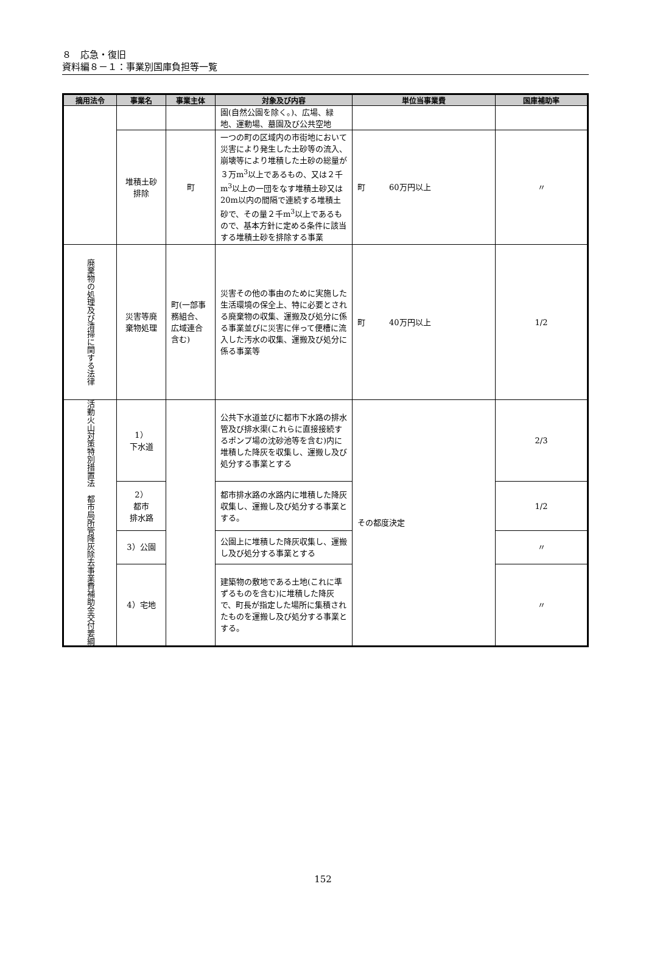８　応急・復旧
資料編８－１：事業別国庫負担等一覧
| 摘用法令 | 事業名 | 事業主体 | 対象及び内容 | 単位当事業費 | 国庫補助率 |
| --- | --- | --- | --- | --- | --- |
| | | | 園(自然公園を除く。)、広場、緑地、運動場、墓園及び公共空地 | | |
| | 堆積土砂 排除 | 町 | 一つの町の区域内の市街地において災害により発生した土砂等の流入、崩壊等により堆積した土砂の総量が３万m<sup>3</sup>以上であるもの、又は２千m<sup>3</sup>以上の一団をなす堆積土砂又は20m以内の間隔で連続する堆積土砂で、その量２千m<sup>3</sup>以上であるもので、基本方針に定める条件に該当する堆積土砂を排除する事業 | 町 60万円以上 | 〃 |
| 廃棄物の処理及び清掃に関する法律 | 災害等廃棄物処理 | 町(一部事務組合、広域連合含む) | 災害その他の事由のために実施した生活環境の保全上、特に必要とされる廃棄物の収集、運搬及び処分に係る事業並びに災害に伴って便槽に流入した汚水の収集、運搬及び処分に係る事業等 | 町 40万円以上 | 1/2 |
| 活動火山対策特別措置法 都市局所管降灰除去事業費補助金交付要綱 | 1） 下水道 | | 公共下水道並びに都市下水路の排水管及び排水渠(これらに直接接続するポンプ場の沈砂池等を含む)内に堆積した降灰を収集し、運搬し及び処分する事業とする | その都度決定 | 2/3 |
| | 2） 都市 排水路 | | 都市排水路の水路内に堆積した降灰収集し、運搬し及び処分する事業とする。 | | 1/2 |
| | 3）公園 | | 公園上に堆積した降灰収集し、運搬し及び処分する事業とする | | 〃 |
| | 4）宅地 | | 建築物の敷地である土地(これに準ずるものを含む)に堆積した降灰で、町長が指定した場所に集積されたものを運搬し及び処分する事業とする。 | | 〃 |
152